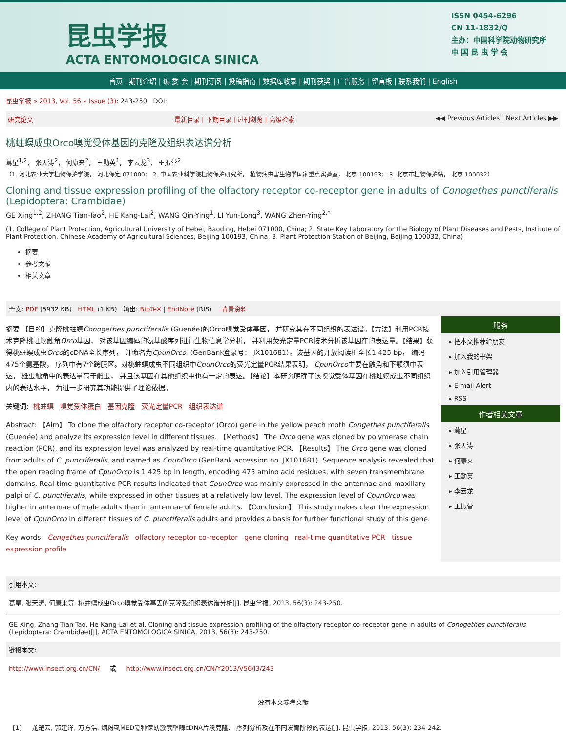昆虫学报
ACTA ENTOMOLOGICA SINICA
ISSN 0454-6296
CN 11-1832/Q
主办：中国科学院动物研究所
中 国 昆 虫 学 会
首页 | 期刊介绍 | 编 委 会 | 期刊订阅 | 投稿指南 | 数据库收录 | 期刊获奖 | 广告服务 | 留言板 | 联系我们 | English
昆虫学报 » 2013, Vol. 56 » Issue (3): 243-250 DOI:
研究论文 最新目录 | 下期目录 | 过刊浏览 | 高级检索 ◀◀ Previous Articles | Next Articles ▶▶
桃蛀螟成虫Orco嗅觉受体基因的克隆及组织表达谱分析
葛星<sup>1,2</sup>， 张天涛<sup>2</sup>， 何康来<sup>2</sup>， 王勤英<sup>1</sup>， 李云龙<sup>3</sup>， 王振营<sup>2</sup>
（1. 河北农业大学植物保护学院， 河北保定 071000； 2. 中国农业科学院植物保护研究所， 植物病虫害生物学国家重点实验室， 北京 100193； 3. 北京市植物保护站， 北京 100032）
Cloning and tissue expression profiling of the olfactory receptor co-receptor gene in adults of Conogethes punctiferalis (Lepidoptera: Crambidae)
GE Xing<sup>1,2</sup>, ZHANG Tian-Tao<sup>2</sup>, HE Kang-Lai<sup>2</sup>, WANG Qin-Ying<sup>1</sup>, LI Yun-Long<sup>3</sup>, WANG Zhen-Ying<sup>2,*</sup>
(1. College of Plant Protection, Agricultural University of Hebei, Baoding, Hebei 071000, China; 2. State Key Laboratory for the Biology of Plant Diseases and Pests, Institute of Plant Protection, Chinese Academy of Agricultural Sciences, Beijing 100193, China; 3. Plant Protection Station of Beijing, Beijing 100032, China)
摘要
参考文献
相关文章
全文: PDF (5932 KB) HTML (1 KB) 输出: BibTeX | EndNote (RIS) 背景资料
摘要 【目的】克隆桃蛀螟Conogethes punctiferalis (Guenée)的Orco嗅觉受体基因， 并研究其在不同组织的表达谱。【方法】利用PCR技术克隆桃蛀螟触角Orco基因， 对该基因编码的氨基酸序列进行生物信息学分析， 并利用荧光定量PCR技术分析该基因在的表达量。【结果】获得桃蛀螟成虫Orco的cDNA全长序列， 并命名为CpunOrco（GenBank登录号： JX101681）。该基因的开放阅读框全长1 425 bp， 编码475个氨基酸， 序列中有7个跨膜区。对桃蛀螟成虫不同组织中CpunOrco的荧光定量PCR结果表明， CpunOrco主要在触角和下颚须中表达， 雄虫触角中的表达量高于雌虫， 并且该基因在其他组织中也有一定的表达。【结论】本研究明确了该嗅觉受体基因在桃蛀螟成虫不同组织内的表达水平， 为进一步研究其功能提供了理论依据。
关键词: 桃蛀螟 嗅觉受体蛋白 基因克隆 荧光定量PCR 组织表达谱
Abstract: 【Aim】 To clone the olfactory receptor co-receptor (Orco) gene in the yellow peach moth Congethes punctiferalis (Guenée) and analyze its expression level in different tissues. 【Methods】 The Orco gene was cloned by polymerase chain reaction (PCR), and its expression level was analyzed by real-time quantitative PCR. 【Results】 The Orco gene was cloned from adults of C. punctiferalis, and named as CpunOrco (GenBank accession no. JX101681). Sequence analysis revealed that the open reading frame of CpunOrco is 1 425 bp in length, encoding 475 amino acid residues, with seven transmembrane domains. Real-time quantitative PCR results indicated that CpunOrco was mainly expressed in the antennae and maxillary palpi of C. punctiferalis, while expressed in other tissues at a relatively low level. The expression level of CpunOrco was higher in antennae of male adults than in antennae of female adults. 【Conclusion】 This study makes clear the expression level of CpunOrco in different tissues of C. punctiferalis adults and provides a basis for further functional study of this gene.
Key words: Congethes punctiferalis olfactory receptor co-receptor gene cloning real-time quantitative PCR tissue expression profile
服务
▸ 把本文推荐给朋友
▸ 加入我的书架
▸ 加入引用管理器
▸ E-mail Alert
▸ RSS
作者相关文章
▸ 葛星
▸ 张天涛
▸ 何康来
▸ 王勤英
▸ 李云龙
▸ 王振营
引用本文:
葛星, 张天涛, 何康来等. 桃蛀螟成虫Orco嗅觉受体基因的克隆及组织表达谱分析[J]. 昆虫学报, 2013, 56(3): 243-250.
GE Xing, Zhang-Tian-Tao, He-Kang-Lai et al. Cloning and tissue expression profiling of the olfactory receptor co-receptor gene in adults of Conogethes punctiferalis (Lepidoptera: Crambidae)[J]. ACTA ENTOMOLOGICA SINICA, 2013, 56(3): 243-250.
链接本文:
http://www.insect.org.cn/CN/ 或 http://www.insect.org.cn/CN/Y2013/V56/I3/243
没有本文参考文献
[1] 龙楚云, 郭建洋, 万方浩. 烟粉虱MED隐种保幼激素酯酶cDNA片段克隆、 序列分析及在不同发育阶段的表达[J]. 昆虫学报, 2013, 56(3): 234-242.